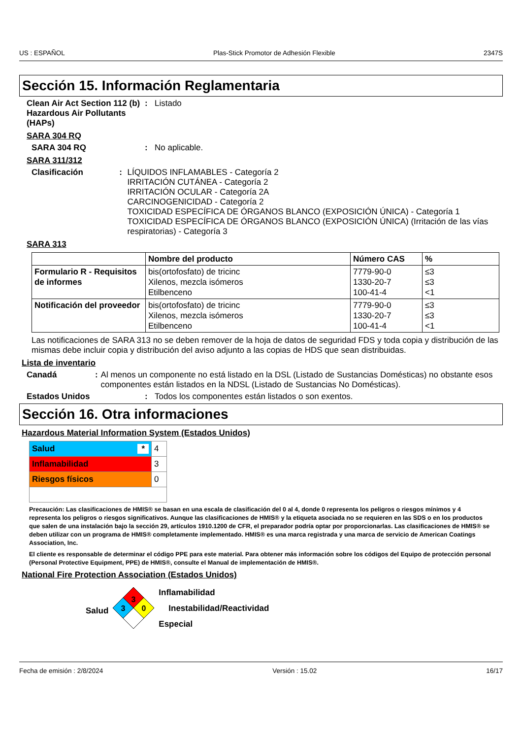US : ESPAÑOL Plas-Stick Promotor de Adhesión Flexible 2347S
Sección 15. Información Reglamentaria
Clean Air Act Section 112 (b) Hazardous Air Pollutants (HAPs)
: Listado
SARA 304 RQ
SARA 304 RQ : No aplicable.
SARA 311/312
Clasificación : LÍQUIDOS INFLAMABLES - Categoría 2
IRRITACIÓN CUTÁNEA - Categoría 2
IRRITACIÓN OCULAR - Categoría 2A
CARCINOGENICIDAD - Categoría 2
TOXICIDAD ESPECÍFICA DE ÓRGANOS BLANCO (EXPOSICIÓN ÚNICA) - Categoría 1
TOXICIDAD ESPECÍFICA DE ÓRGANOS BLANCO (EXPOSICIÓN ÚNICA) (Irritación de las vías respiratorias) - Categoría 3
SARA 313
| | Nombre del producto | Número CAS | % |
| --- | --- | --- | --- |
| Formulario R - Requisitos de informes | bis(ortofosfato) de tricinc Xilenos, mezcla isómeros Etilbenceno | 7779-90-0 1330-20-7 100-41-4 | ≤3 ≤3 <1 |
| Notificación del proveedor | bis(ortofosfato) de tricinc Xilenos, mezcla isómeros Etilbenceno | 7779-90-0 1330-20-7 100-41-4 | ≤3 ≤3 <1 |
Las notificaciones de SARA 313 no se deben remover de la hoja de datos de seguridad FDS y toda copia y distribución de las mismas debe incluir copia y distribución del aviso adjunto a las copias de HDS que sean distribuidas.
Lista de inventario
Canadá : Al menos un componente no está listado en la DSL (Listado de Sustancias Domésticas) no obstante esos componentes están listados en la NDSL (Listado de Sustancias No Domésticas).
Estados Unidos : Todos los componentes están listados o son exentos.
Sección 16. Otra informaciones
Hazardous Material Information System (Estados Unidos)
| Salud * | 4 |
| Inflamabilidad | 3 |
| Riesgos físicos | 0 |
Precaución: Las clasificaciones de HMIS® se basan en una escala de clasificación del 0 al 4, donde 0 representa los peligros o riesgos mínimos y 4 representa los peligros o riesgos significativos. Aunque las clasificaciones de HMIS® y la etiqueta asociada no se requieren en las SDS o en los productos que salen de una instalación bajo la sección 29, artículos 1910.1200 de CFR, el preparador podría optar por proporcionarlas. Las clasificaciones de HMIS® se deben utilizar con un programa de HMIS® completamente implementado. HMIS® es una marca registrada y una marca de servicio de American Coatings Association, Inc.
El cliente es responsable de determinar el código PPE para este material. Para obtener más información sobre los códigos del Equipo de protección personal (Personal Protective Equipment, PPE) de HMIS®, consulte el Manual de implementación de HMIS®.
National Fire Protection Association (Estados Unidos)
Salud
3
3
0
Inflamabilidad
Inestabilidad/Reactividad
Especial
Fecha de emisión : 2/8/2024 Versión : 15.02 16/17